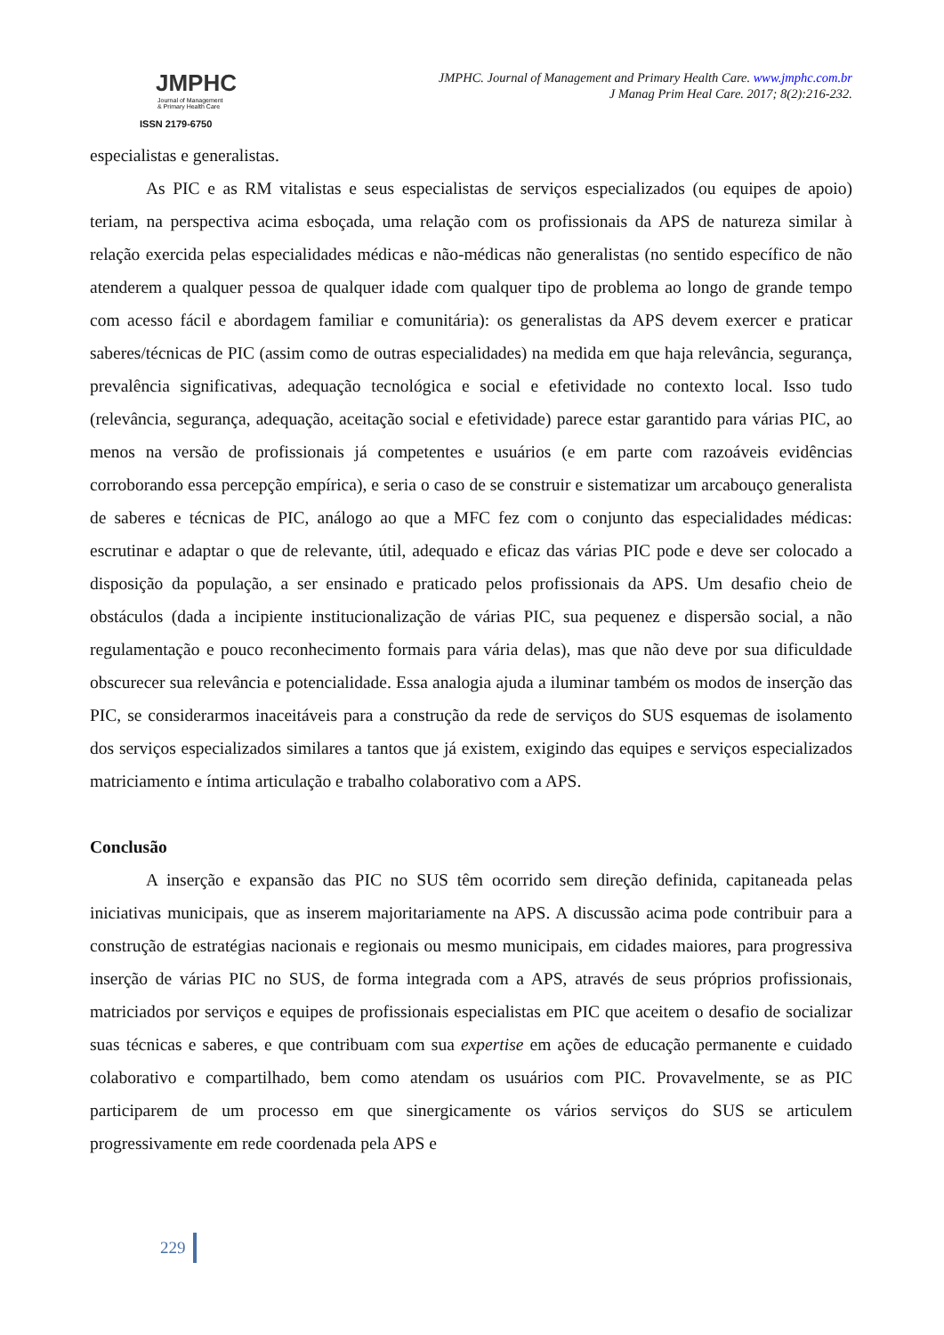JMPHC
Journal of Management
& Primary Health Care
ISSN 2179-6750
JMPHC. Journal of Management and Primary Health Care. www.jmphc.com.br
J Manag Prim Heal Care. 2017; 8(2):216-232.
especialistas e generalistas.
As PIC e as RM vitalistas e seus especialistas de serviços especializados (ou equipes de apoio) teriam, na perspectiva acima esboçada, uma relação com os profissionais da APS de natureza similar à relação exercida pelas especialidades médicas e não-médicas não generalistas (no sentido específico de não atenderem a qualquer pessoa de qualquer idade com qualquer tipo de problema ao longo de grande tempo com acesso fácil e abordagem familiar e comunitária): os generalistas da APS devem exercer e praticar saberes/técnicas de PIC (assim como de outras especialidades) na medida em que haja relevância, segurança, prevalência significativas, adequação tecnológica e social e efetividade no contexto local. Isso tudo (relevância, segurança, adequação, aceitação social e efetividade) parece estar garantido para várias PIC, ao menos na versão de profissionais já competentes e usuários (e em parte com razoáveis evidências corroborando essa percepção empírica), e seria o caso de se construir e sistematizar um arcabouço generalista de saberes e técnicas de PIC, análogo ao que a MFC fez com o conjunto das especialidades médicas: escrutinar e adaptar o que de relevante, útil, adequado e eficaz das várias PIC pode e deve ser colocado a disposição da população, a ser ensinado e praticado pelos profissionais da APS. Um desafio cheio de obstáculos (dada a incipiente institucionalização de várias PIC, sua pequenez e dispersão social, a não regulamentação e pouco reconhecimento formais para vária delas), mas que não deve por sua dificuldade obscurecer sua relevância e potencialidade. Essa analogia ajuda a iluminar também os modos de inserção das PIC, se considerarmos inaceitáveis para a construção da rede de serviços do SUS esquemas de isolamento dos serviços especializados similares a tantos que já existem, exigindo das equipes e serviços especializados matriciamento e íntima articulação e trabalho colaborativo com a APS.
Conclusão
A inserção e expansão das PIC no SUS têm ocorrido sem direção definida, capitaneada pelas iniciativas municipais, que as inserem majoritariamente na APS. A discussão acima pode contribuir para a construção de estratégias nacionais e regionais ou mesmo municipais, em cidades maiores, para progressiva inserção de várias PIC no SUS, de forma integrada com a APS, através de seus próprios profissionais, matriciados por serviços e equipes de profissionais especialistas em PIC que aceitem o desafio de socializar suas técnicas e saberes, e que contribuam com sua expertise em ações de educação permanente e cuidado colaborativo e compartilhado, bem como atendam os usuários com PIC. Provavelmente, se as PIC participarem de um processo em que sinergicamente os vários serviços do SUS se articulem progressivamente em rede coordenada pela APS e
229